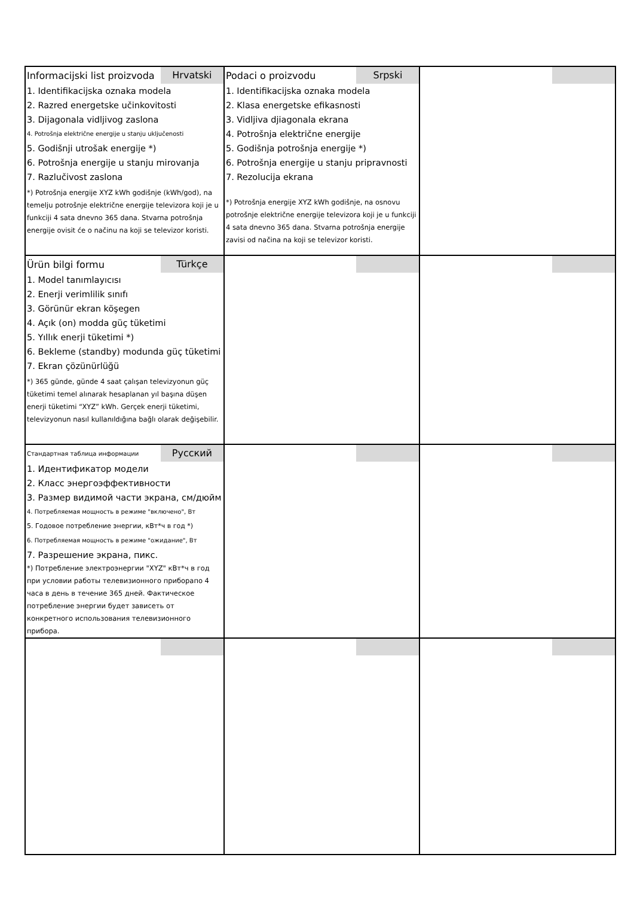| Informacijski list proizvoda Hrvatski 1. Identifikacijska oznaka modela 2. Razred energetske učinkovitosti 3. Dijagonala vidljivog zaslona 4. Potrošnja električne energije u stanju uključenosti 5. Godišnji utrošak energije *) 6. Potrošnja energije u stanju mirovanja 7. Razlučivost zaslona *) Potrošnja energije XYZ kWh godišnje (kWh/god), na temelju potrošnje električne energije televizora koji je u funkciji 4 sata dnevno 365 dana. Stvarna potrošnja energije ovisit će o načinu na koji se televizor koristi. | Podaci o proizvodu Srpski 1. Identifikacijska oznaka modela 2. Klasa energetske efikasnosti 3. Vidljiva djiagonala ekrana 4. Potrošnja električne energije 5. Godišnja potrošnja energije *) 6. Potrošnja energije u stanju pripravnosti 7. Rezolucija ekrana *) Potrošnja energije XYZ kWh godišnje, na osnovu potrošnje električne energije televizora koji je u funkciji 4 sata dnevno 365 dana. Stvarna potrošnja energije zavisi od načina na koji se televizor koristi. | |
| Ürün bilgi formu Türkçe 1. Model tanımlayıcısı 2. Enerji verimlilik sınıfı 3. Görünür ekran köşegen 4. Açık (on) modda güç tüketimi 5. Yıllık enerji tüketimi *) 6. Bekleme (standby) modunda güç tüketimi 7. Ekran çözünürlüğü *) 365 günde, günde 4 saat çalışan televizyonun güç tüketimi temel alınarak hesaplanan yıl başına düşen enerji tüketimi “XYZ” kWh. Gerçek enerji tüketimi, televizyonun nasıl kullanıldığına bağlı olarak değişebilir. | | |
| Стандартная таблица информации Русский 1. Идентификатор модели 2. Класс энергоэффективности 3. Размер видимой части экрана, см/дюйм 4. Потребляемая мощность в режиме "включено", Вт 5. Годовое потребление энергии, кВт*ч в год *) 6. Потребляемая мощность в режиме "ожидание", Вт 7. Разрешение экрана, пикс. *) Потребление электроэнергии "XYZ" кВт*ч в год при условии работы телевизионного приборапо 4 часа в день в течение 365 дней. Фактическое потребление энергии будет зависеть от конкретного использования телевизионного прибора. | | |